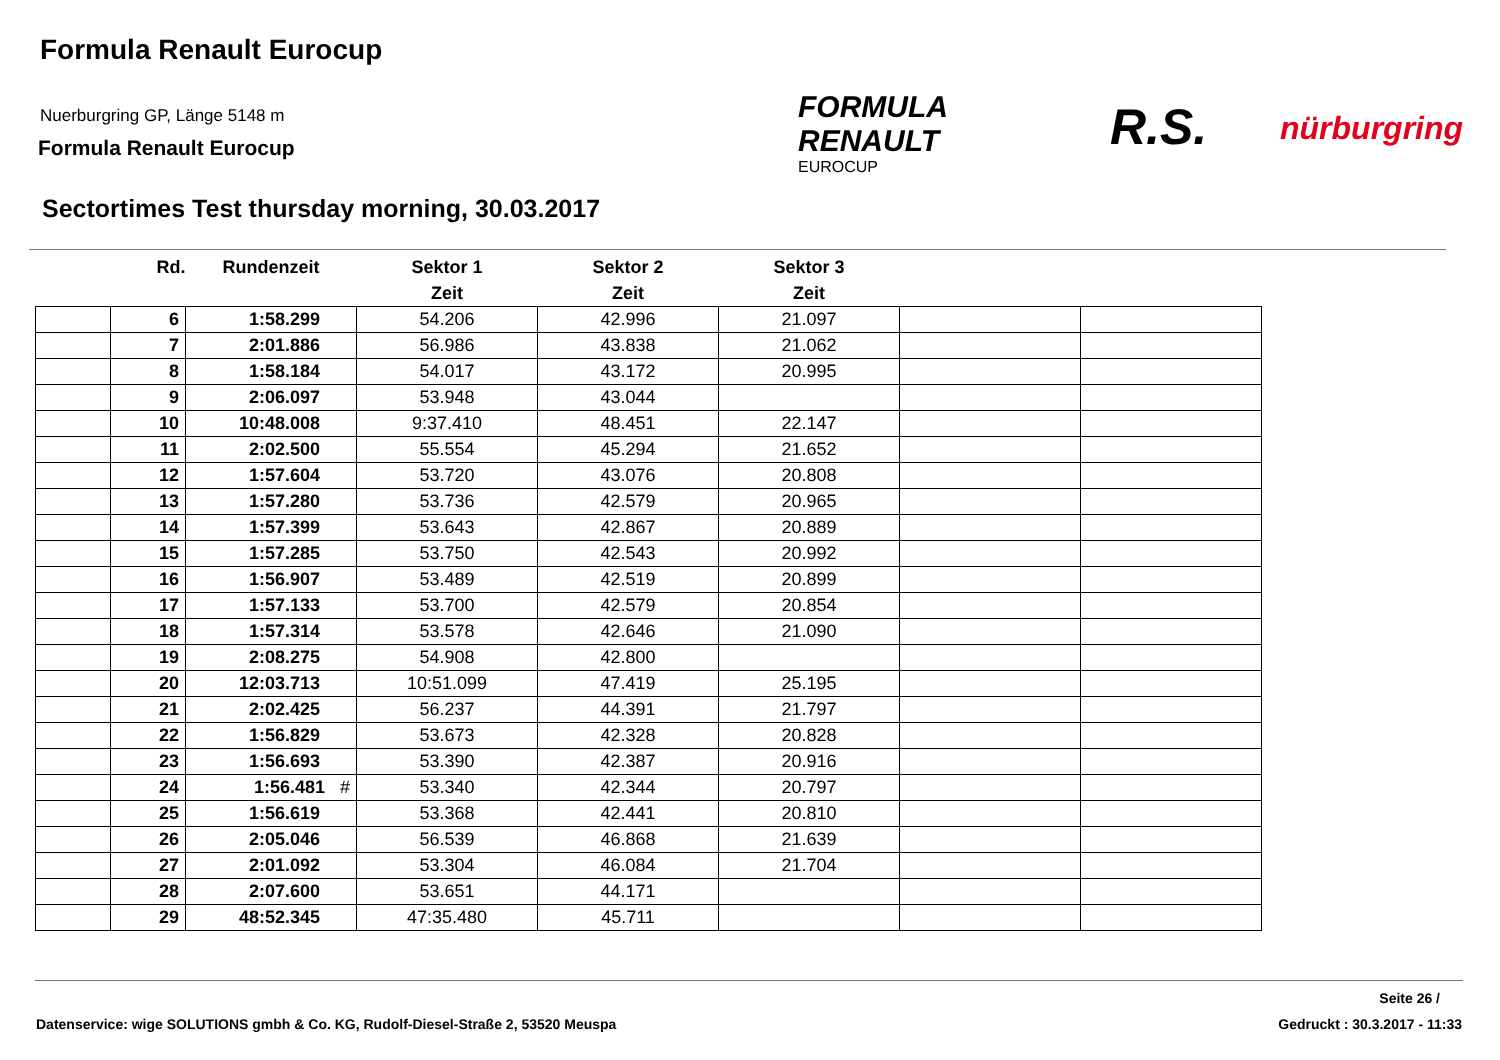Formula Renault Eurocup
Nuerburgring GP, Länge 5148 m
Formula Renault Eurocup
FORMULA
RENAULT
EUROCUP
R.S. nürburgring
Sectortimes Test thursday morning, 30.03.2017
| | Rd. | Rundenzeit | Sektor 1 | Sektor 2 | Sektor 3 | | |
| --- | --- | --- | --- | --- | --- | --- | --- |
| | | | Zeit | Zeit | Zeit | | |
| | 6 | 1:58.299 | 54.206 | 42.996 | 21.097 | | |
| | 7 | 2:01.886 | 56.986 | 43.838 | 21.062 | | |
| | 8 | 1:58.184 | 54.017 | 43.172 | 20.995 | | |
| | 9 | 2:06.097 | 53.948 | 43.044 | | | |
| | 10 | 10:48.008 | 9:37.410 | 48.451 | 22.147 | | |
| | 11 | 2:02.500 | 55.554 | 45.294 | 21.652 | | |
| | 12 | 1:57.604 | 53.720 | 43.076 | 20.808 | | |
| | 13 | 1:57.280 | 53.736 | 42.579 | 20.965 | | |
| | 14 | 1:57.399 | 53.643 | 42.867 | 20.889 | | |
| | 15 | 1:57.285 | 53.750 | 42.543 | 20.992 | | |
| | 16 | 1:56.907 | 53.489 | 42.519 | 20.899 | | |
| | 17 | 1:57.133 | 53.700 | 42.579 | 20.854 | | |
| | 18 | 1:57.314 | 53.578 | 42.646 | 21.090 | | |
| | 19 | 2:08.275 | 54.908 | 42.800 | | | |
| | 20 | 12:03.713 | 10:51.099 | 47.419 | 25.195 | | |
| | 21 | 2:02.425 | 56.237 | 44.391 | 21.797 | | |
| | 22 | 1:56.829 | 53.673 | 42.328 | 20.828 | | |
| | 23 | 1:56.693 | 53.390 | 42.387 | 20.916 | | |
| | 24 | 1:56.481 # | 53.340 | 42.344 | 20.797 | | |
| | 25 | 1:56.619 | 53.368 | 42.441 | 20.810 | | |
| | 26 | 2:05.046 | 56.539 | 46.868 | 21.639 | | |
| | 27 | 2:01.092 | 53.304 | 46.084 | 21.704 | | |
| | 28 | 2:07.600 | 53.651 | 44.171 | | | |
| | 29 | 48:52.345 | 47:35.480 | 45.711 | | | |
Seite 26 /
Datenservice: wige SOLUTIONS gmbh & Co. KG, Rudolf-Diesel-Straße 2, 53520 Meuspa
Gedruckt : 30.3.2017 - 11:33